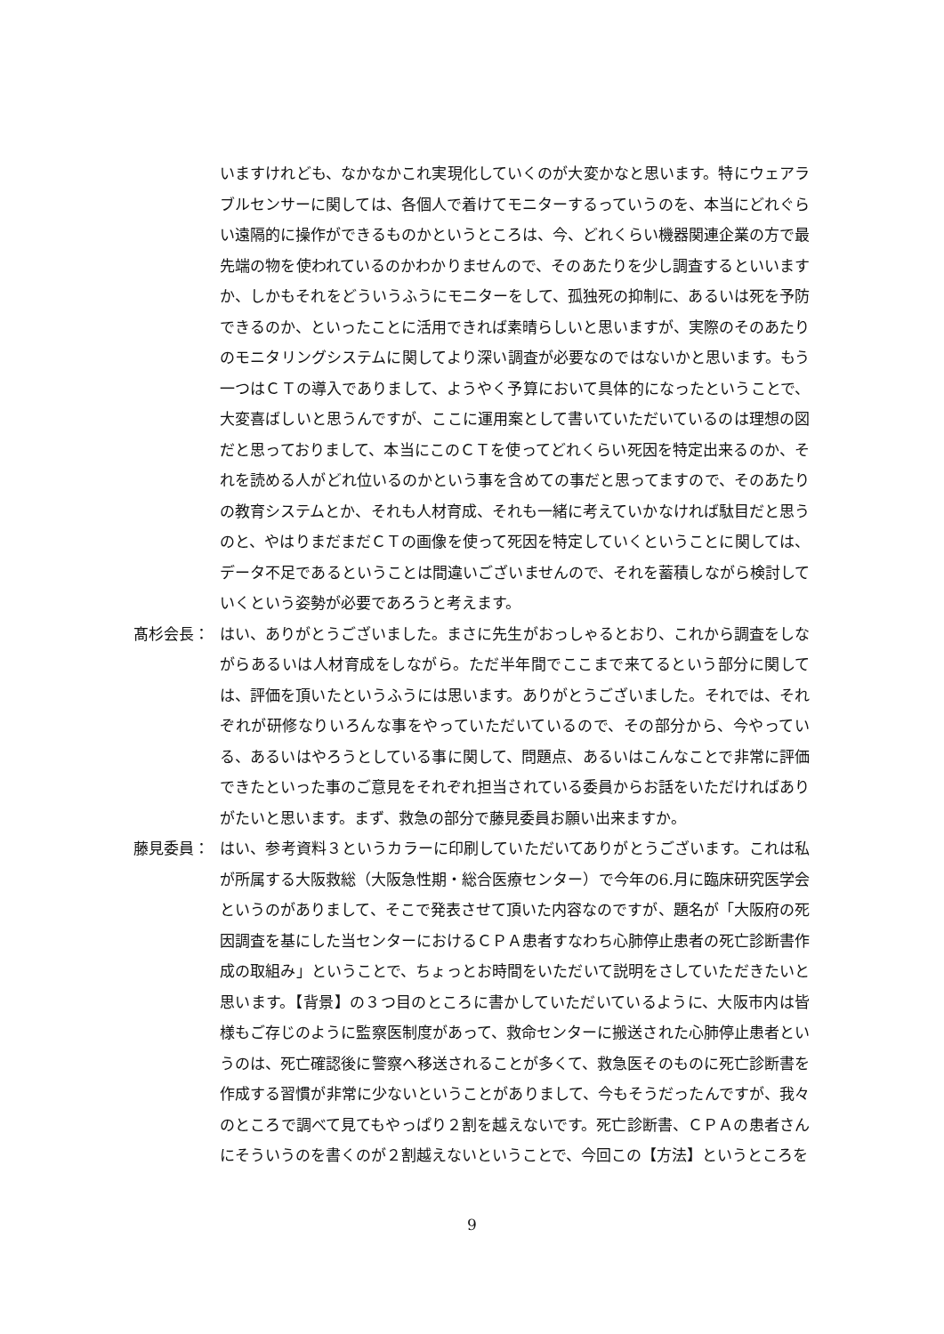いますけれども、なかなかこれ実現化していくのが大変かなと思います。特にウェアラブルセンサーに関しては、各個人で着けてモニターするっていうのを、本当にどれぐらい遠隔的に操作ができるものかというところは、今、どれくらい機器関連企業の方で最先端の物を使われているのかわかりませんので、そのあたりを少し調査するといいますか、しかもそれをどういうふうにモニターをして、孤独死の抑制に、あるいは死を予防できるのか、といったことに活用できれば素晴らしいと思いますが、実際のそのあたりのモニタリングシステムに関してより深い調査が必要なのではないかと思います。もう一つはＣＴの導入でありまして、ようやく予算において具体的になったということで、大変喜ばしいと思うんですが、ここに運用案として書いていただいているのは理想の図だと思っておりまして、本当にこのＣＴを使ってどれくらい死因を特定出来るのか、それを読める人がどれ位いるのかという事を含めての事だと思ってますので、そのあたりの教育システムとか、それも人材育成、それも一緒に考えていかなければ駄目だと思うのと、やはりまだまだＣＴの画像を使って死因を特定していくということに関しては、データ不足であるということは間違いございませんので、それを蓄積しながら検討していくという姿勢が必要であろうと考えます。
髙杉会長： はい、ありがとうございました。まさに先生がおっしゃるとおり、これから調査をしながらあるいは人材育成をしながら。ただ半年間でここまで来てるという部分に関しては、評価を頂いたというふうには思います。ありがとうございました。それでは、それぞれが研修なりいろんな事をやっていただいているので、その部分から、今やっている、あるいはやろうとしている事に関して、問題点、あるいはこんなことで非常に評価できたといった事のご意見をそれぞれ担当されている委員からお話をいただければありがたいと思います。まず、救急の部分で藤見委員お願い出来ますか。
藤見委員： はい、参考資料３というカラーに印刷していただいてありがとうございます。これは私が所属する大阪救総（大阪急性期・総合医療センター）で今年の6.月に臨床研究医学会というのがありまして、そこで発表させて頂いた内容なのですが、題名が「大阪府の死因調査を基にした当センターにおけるＣＰＡ患者すなわち心肺停止患者の死亡診断書作成の取組み」ということで、ちょっとお時間をいただいて説明をさしていただきたいと思います。【背景】の３つ目のところに書かしていただいているように、大阪市内は皆様もご存じのように監察医制度があって、救命センターに搬送された心肺停止患者というのは、死亡確認後に警察へ移送されることが多くて、救急医そのものに死亡診断書を作成する習慣が非常に少ないということがありまして、今もそうだったんですが、我々のところで調べて見てもやっぱり２割を越えないです。死亡診断書、ＣＰＡの患者さんにそういうのを書くのが２割越えないということで、今回この【方法】というところを
9